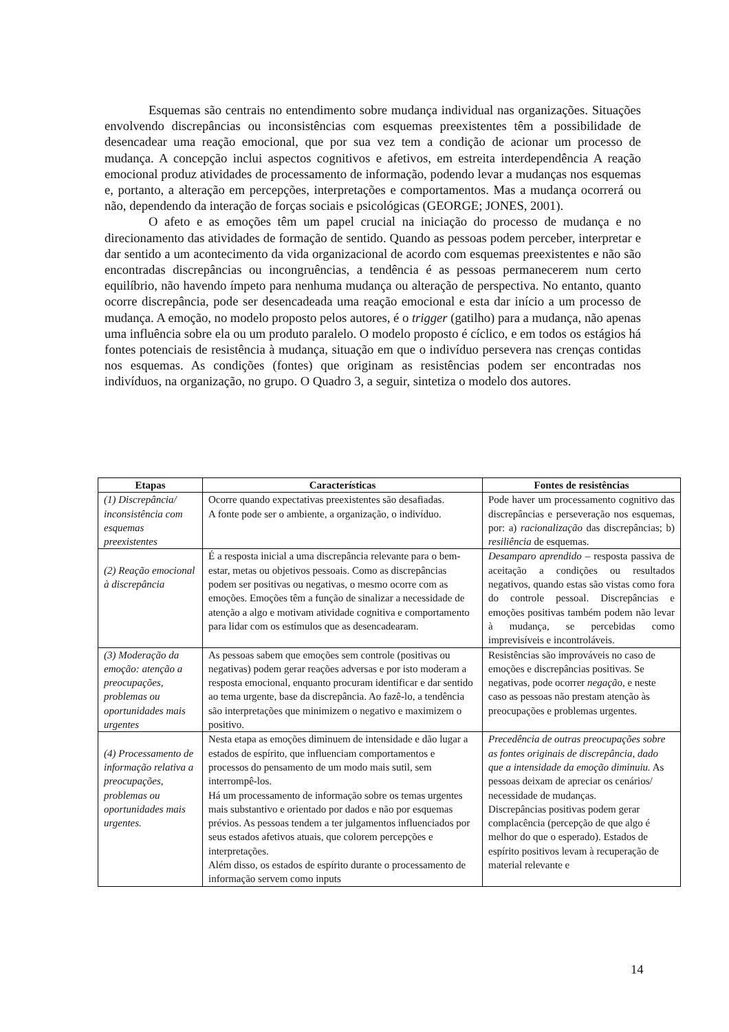Esquemas são centrais no entendimento sobre mudança individual nas organizações. Situações envolvendo discrepâncias ou inconsistências com esquemas preexistentes têm a possibilidade de desencadear uma reação emocional, que por sua vez tem a condição de acionar um processo de mudança. A concepção inclui aspectos cognitivos e afetivos, em estreita interdependência A reação emocional produz atividades de processamento de informação, podendo levar a mudanças nos esquemas e, portanto, a alteração em percepções, interpretações e comportamentos. Mas a mudança ocorrerá ou não, dependendo da interação de forças sociais e psicológicas (GEORGE; JONES, 2001).
O afeto e as emoções têm um papel crucial na iniciação do processo de mudança e no direcionamento das atividades de formação de sentido. Quando as pessoas podem perceber, interpretar e dar sentido a um acontecimento da vida organizacional de acordo com esquemas preexistentes e não são encontradas discrepâncias ou incongruências, a tendência é as pessoas permanecerem num certo equilíbrio, não havendo ímpeto para nenhuma mudança ou alteração de perspectiva. No entanto, quanto ocorre discrepância, pode ser desencadeada uma reação emocional e esta dar início a um processo de mudança. A emoção, no modelo proposto pelos autores, é o trigger (gatilho) para a mudança, não apenas uma influência sobre ela ou um produto paralelo. O modelo proposto é cíclico, e em todos os estágios há fontes potenciais de resistência à mudança, situação em que o indivíduo persevera nas crenças contidas nos esquemas. As condições (fontes) que originam as resistências podem ser encontradas nos indivíduos, na organização, no grupo. O Quadro 3, a seguir, sintetiza o modelo dos autores.
| Etapas | Características | Fontes de resistências |
| --- | --- | --- |
| (1) Discrepância/ inconsistência com esquemas preexistentes | Ocorre quando expectativas preexistentes são desafiadas. A fonte pode ser o ambiente, a organização, o indivíduo. | Pode haver um processamento cognitivo das discrepâncias e perseveração nos esquemas, por: a) racionalização das discrepâncias; b) resiliência de esquemas. |
| (2) Reação emocional à discrepância | É a resposta inicial a uma discrepância relevante para o bem-estar, metas ou objetivos pessoais. Como as discrepâncias podem ser positivas ou negativas, o mesmo ocorre com as emoções. Emoções têm a função de sinalizar a necessidade de atenção a algo e motivam atividade cognitiva e comportamento para lidar com os estímulos que as desencadearam. | Desamparo aprendido – resposta passiva de aceitação a condições ou resultados negativos, quando estas são vistas como fora do controle pessoal. Discrepâncias e emoções positivas também podem não levar à mudança, se percebidas como imprevisíveis e incontroláveis. |
| (3) Moderação da emoção: atenção a preocupações, problemas ou oportunidades mais urgentes | As pessoas sabem que emoções sem controle (positivas ou negativas) podem gerar reações adversas e por isto moderam a resposta emocional, enquanto procuram identificar e dar sentido ao tema urgente, base da discrepância. Ao fazê-lo, a tendência são interpretações que minimizem o negativo e maximizem o positivo. | Resistências são improváveis no caso de emoções e discrepâncias positivas. Se negativas, pode ocorrer negaçã o, e neste caso as pessoas não prestam atenção às preocupações e problemas urgentes. |
| (4) Processamento de informação relativa a preocupações, problemas ou oportunidades mais urgentes. | Nesta etapa as emoções diminuem de intensidade e dão lugar a estados de espírito, que influenciam comportamentos e processos do pensamento de um modo mais sutil, sem interrompê-los. Há um processamento de informação sobre os temas urgentes mais substantivo e orientado por dados e não por esquemas prévios. As pessoas tendem a ter julgamentos influenciados por seus estados afetivos atuais, que colorem percepções e interpretações. Além disso, os estados de espírito durante o processamento de informação servem como inputs | Precedência de outras preocupações sobre as fontes originais de discrepância, dado que a intensidade da emoção diminuiu. As pessoas deixam de apreciar os cenários/ necessidade de mudanças. Discrepâncias positivas podem gerar complacência (percepção de que algo é melhor do que o esperado). Estados de espírito positivos levam à recuperação de material relevante e |
14